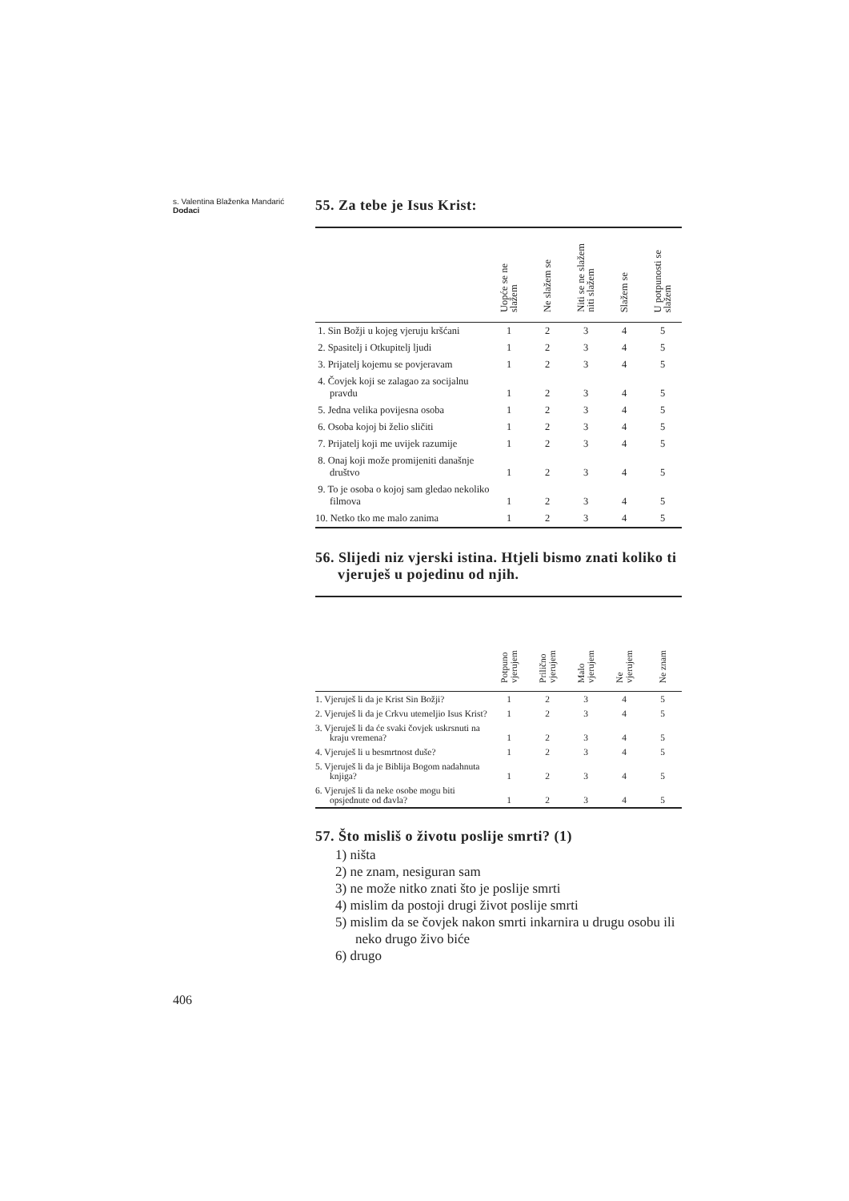s. Valentina Blaženka Mandarić
Dodaci
55. Za tebe je Isus Krist:
| | Uopće se ne slažem | Ne slažem se | Niti se ne slažem niti slažem | Slažem se | U potpunosti se slažem |
| --- | --- | --- | --- | --- | --- |
| 1. Sin Božji u kojeg vjeruju kršćani | 1 | 2 | 3 | 4 | 5 |
| 2. Spasitelj i Otkupitelj ljudi | 1 | 2 | 3 | 4 | 5 |
| 3. Prijatelj kojemu se povjeravam | 1 | 2 | 3 | 4 | 5 |
| 4. Čovjek koji se zalagao za socijalnu pravdu | 1 | 2 | 3 | 4 | 5 |
| 5. Jedna velika povijesna osoba | 1 | 2 | 3 | 4 | 5 |
| 6. Osoba kojoj bi želio sličiti | 1 | 2 | 3 | 4 | 5 |
| 7. Prijatelj koji me uvijek razumije | 1 | 2 | 3 | 4 | 5 |
| 8. Onaj koji može promijeniti današnje društvo | 1 | 2 | 3 | 4 | 5 |
| 9. To je osoba o kojoj sam gledao nekoliko filmova | 1 | 2 | 3 | 4 | 5 |
| 10. Netko tko me malo zanima | 1 | 2 | 3 | 4 | 5 |
56. Slijedi niz vjerski istina. Htjeli bismo znati koliko ti vjeruješ u pojedinu od njih.
| | Potpuno vjerujem | Prilično vjerujem | Malo vjerujem | Ne vjerujem | Ne znam |
| --- | --- | --- | --- | --- | --- |
| 1. Vjeruješ li da je Krist Sin Božji? | 1 | 2 | 3 | 4 | 5 |
| 2. Vjeruješ li da je Crkvu utemeljio Isus Krist? | 1 | 2 | 3 | 4 | 5 |
| 3. Vjeruješ li da će svaki čovjek uskrsnuti na kraju vremena? | 1 | 2 | 3 | 4 | 5 |
| 4. Vjeruješ li u besmrtnost duše? | 1 | 2 | 3 | 4 | 5 |
| 5. Vjeruješ li da je Biblija Bogom nadahnuta knjiga? | 1 | 2 | 3 | 4 | 5 |
| 6. Vjeruješ li da neke osobe mogu biti opsjednute od đavla? | 1 | 2 | 3 | 4 | 5 |
57. Što misliš o životu poslije smrti? (1)
1) ništa
2) ne znam, nesiguran sam
3) ne može nitko znati što je poslije smrti
4) mislim da postoji drugi život poslije smrti
5) mislim da se čovjek nakon smrti inkarnira u drugu osobu ili neko drugo živo biće
6) drugo
406